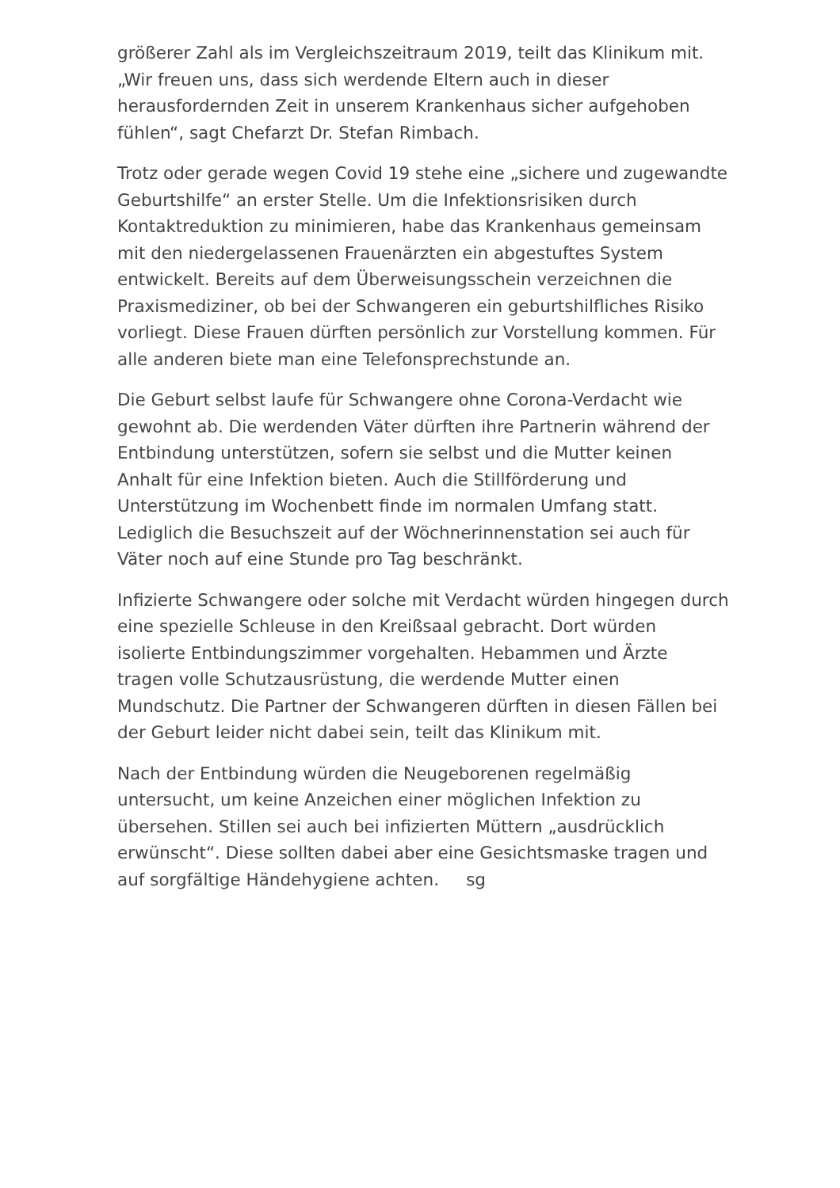größerer Zahl als im Vergleichszeitraum 2019, teilt das Klinikum mit. „Wir freuen uns, dass sich werdende Eltern auch in dieser herausfordernden Zeit in unserem Krankenhaus sicher aufgehoben fühlen“, sagt Chefarzt Dr. Stefan Rimbach.
Trotz oder gerade wegen Covid 19 stehe eine „sichere und zugewandte Geburtshilfe“ an erster Stelle. Um die Infektionsrisiken durch Kontaktreduktion zu minimieren, habe das Krankenhaus gemeinsam mit den niedergelassenen Frauenärzten ein abgestuftes System entwickelt. Bereits auf dem Überweisungsschein verzeichnen die Praxismediziner, ob bei der Schwangeren ein geburtshilfliches Risiko vorliegt. Diese Frauen dürften persönlich zur Vorstellung kommen. Für alle anderen biete man eine Telefonsprechstunde an.
Die Geburt selbst laufe für Schwangere ohne Corona-Verdacht wie gewohnt ab. Die werdenden Väter dürften ihre Partnerin während der Entbindung unterstützen, sofern sie selbst und die Mutter keinen Anhalt für eine Infektion bieten. Auch die Stillförderung und Unterstützung im Wochenbett finde im normalen Umfang statt. Lediglich die Besuchszeit auf der Wöchnerinnenstation sei auch für Väter noch auf eine Stunde pro Tag beschränkt.
Infizierte Schwangere oder solche mit Verdacht würden hingegen durch eine spezielle Schleuse in den Kreißsaal gebracht. Dort würden isolierte Entbindungszimmer vorgehalten. Hebammen und Ärzte tragen volle Schutzausrüstung, die werdende Mutter einen Mundschutz. Die Partner der Schwangeren dürften in diesen Fällen bei der Geburt leider nicht dabei sein, teilt das Klinikum mit.
Nach der Entbindung würden die Neugeborenen regelmäßig untersucht, um keine Anzeichen einer möglichen Infektion zu übersehen. Stillen sei auch bei infizierten Müttern „ausdrücklich erwünscht“. Diese sollten dabei aber eine Gesichtsmaske tragen und auf sorgfältige Händehygiene achten. sg